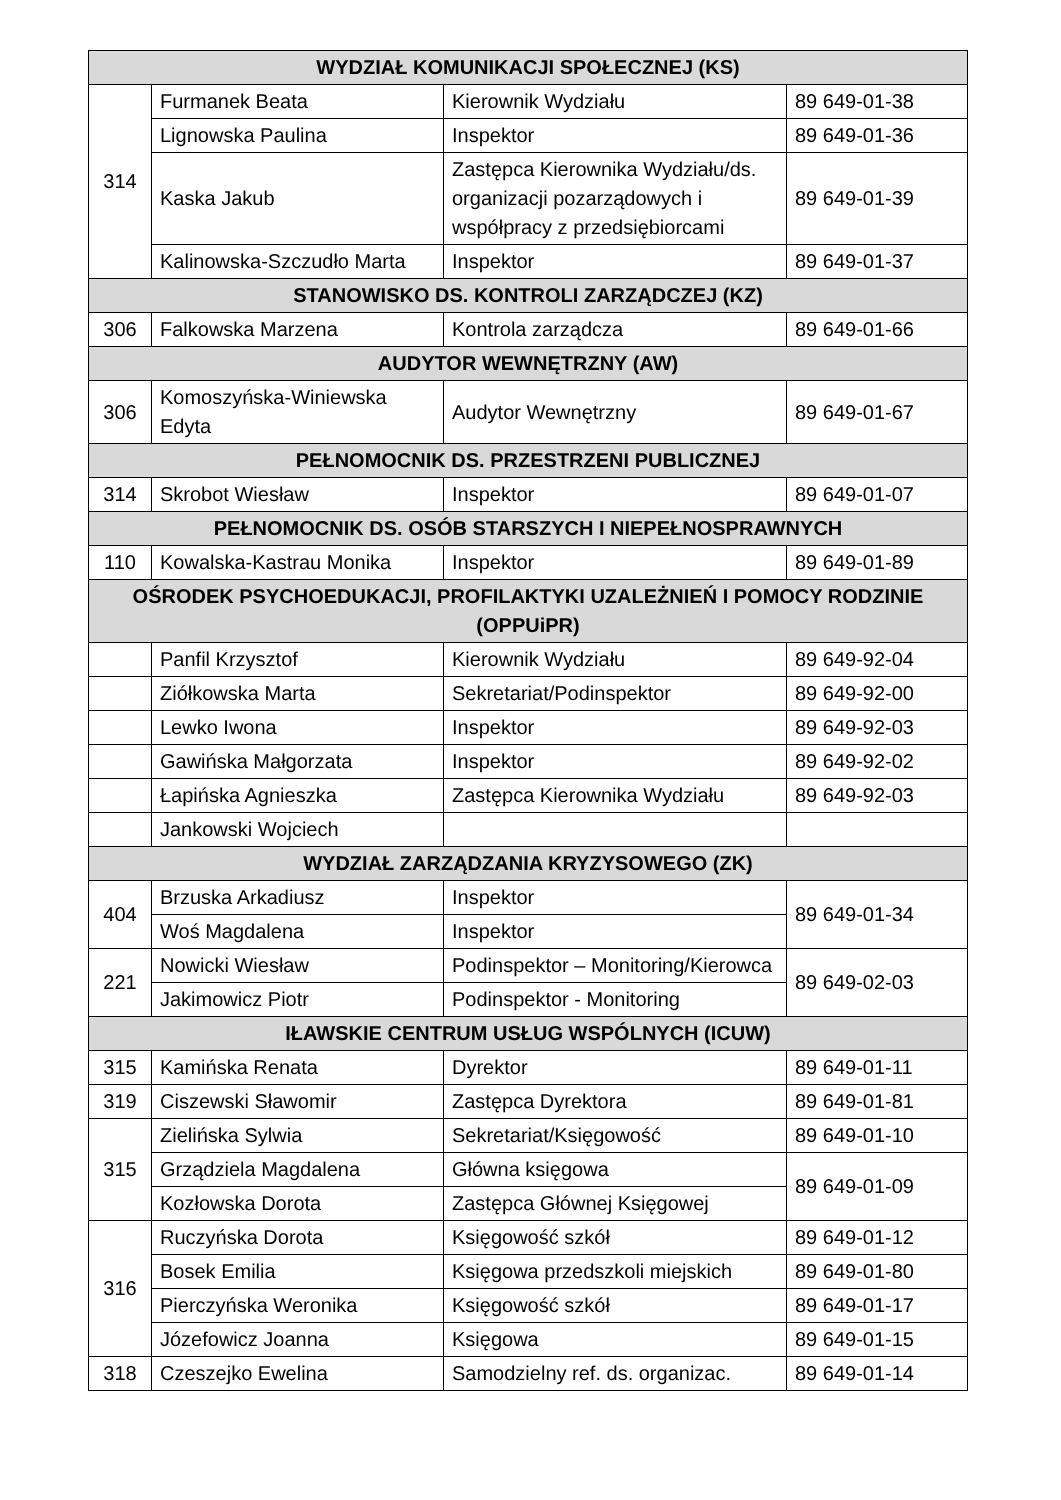| WYDZIAŁ KOMUNIKACJI SPOŁECZNEJ (KS) | | | |
| --- | --- | --- | --- |
| 314 | Furmanek Beata | Kierownik Wydziału | 89 649-01-38 |
| | Lignowska Paulina | Inspektor | 89 649-01-36 |
| | Kaska Jakub | Zastępca Kierownika Wydziału/ds. organizacji pozarządowych i współpracy z przedsiębiorcami | 89 649-01-39 |
| | Kalinowska-Szczudło Marta | Inspektor | 89 649-01-37 |
| STANOWISKO DS. KONTROLI ZARZĄDCZEJ (KZ) | | | |
| 306 | Falkowska Marzena | Kontrola zarządcza | 89 649-01-66 |
| AUDYTOR WEWNĘTRZNY (AW) | | | |
| 306 | Komoszyńska-Winiewska Edyta | Audytor Wewnętrzny | 89 649-01-67 |
| PEŁNOMOCNIK DS. PRZESTRZENI PUBLICZNEJ | | | |
| 314 | Skrobot Wiesław | Inspektor | 89 649-01-07 |
| PEŁNOMOCNIK DS. OSÓB STARSZYCH I NIEPEŁNOSPRAWNYCH | | | |
| 110 | Kowalska-Kastrau Monika | Inspektor | 89 649-01-89 |
| OŚRODEK PSYCHOEDUKACJI, PROFILAKTYKI UZALEŻNIEŃ I POMOCY RODZINIE (OPPUiPR) | | | |
| | Panfil Krzysztof | Kierownik Wydziału | 89 649-92-04 |
| | Ziółkowska Marta | Sekretariat/Podinspektor | 89 649-92-00 |
| | Lewko Iwona | Inspektor | 89 649-92-03 |
| | Gawińska Małgorzata | Inspektor | 89 649-92-02 |
| | Łapińska Agnieszka | Zastępca Kierownika Wydziału | 89 649-92-03 |
| | Jankowski Wojciech | | |
| WYDZIAŁ ZARZĄDZANIA KRYZYSOWEGO (ZK) | | | |
| 404 | Brzuska Arkadiusz | Inspektor | 89 649-01-34 |
| | Woś Magdalena | Inspektor | |
| 221 | Nowicki Wiesław | Podinspektor – Monitoring/Kierowca | 89 649-02-03 |
| | Jakimowicz Piotr | Podinspektor - Monitoring | |
| IŁAWSKIE CENTRUM USŁUG WSPÓLNYCH (ICUW) | | | |
| 315 | Kamińska Renata | Dyrektor | 89 649-01-11 |
| 319 | Ciszewski Sławomir | Zastępca Dyrektora | 89 649-01-81 |
| 315 | Zielińska Sylwia | Sekretariat/Księgowość | 89 649-01-10 |
| | Grządziela Magdalena | Główna księgowa | 89 649-01-09 |
| | Kozłowska Dorota | Zastępca Głównej Księgowej | |
| 316 | Ruczyńska Dorota | Księgowość szkół | 89 649-01-12 |
| | Bosek Emilia | Księgowa przedszkoli miejskich | 89 649-01-80 |
| | Pierczyńska Weronika | Księgowość szkół | 89 649-01-17 |
| | Józefowicz Joanna | Księgowa | 89 649-01-15 |
| 318 | Czeszejko Ewelina | Samodzielny ref. ds. organizac. | 89 649-01-14 |